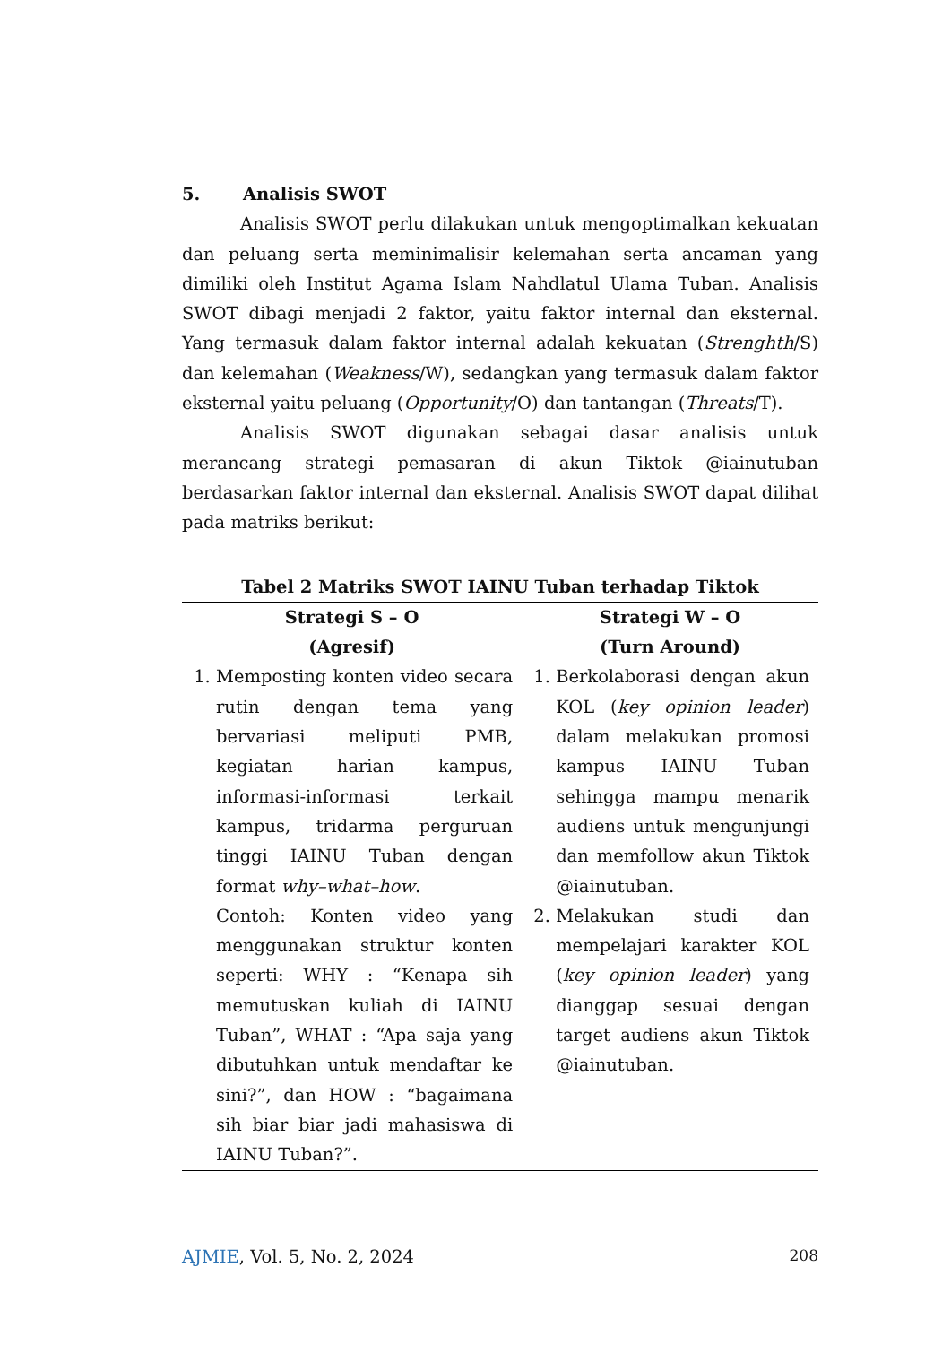5. Analisis SWOT
Analisis SWOT perlu dilakukan untuk mengoptimalkan kekuatan dan peluang serta meminimalisir kelemahan serta ancaman yang dimiliki oleh Institut Agama Islam Nahdlatul Ulama Tuban. Analisis SWOT dibagi menjadi 2 faktor, yaitu faktor internal dan eksternal. Yang termasuk dalam faktor internal adalah kekuatan (Strenghth/S) dan kelemahan (Weakness/W), sedangkan yang termasuk dalam faktor eksternal yaitu peluang (Opportunity/O) dan tantangan (Threats/T).
Analisis SWOT digunakan sebagai dasar analisis untuk merancang strategi pemasaran di akun Tiktok @iainutuban berdasarkan faktor internal dan eksternal. Analisis SWOT dapat dilihat pada matriks berikut:
Tabel 2 Matriks SWOT IAINU Tuban terhadap Tiktok
| Strategi S – O (Agresif) | Strategi W – O (Turn Around) |
| --- | --- |
| 1. Memposting konten video secara rutin dengan tema yang bervariasi meliputi PMB, kegiatan harian kampus, informasi-informasi terkait kampus, tridarma perguruan tinggi IAINU Tuban dengan format why–what–how . Contoh: Konten video yang menggunakan struktur konten seperti: WHY : “Kenapa sih memutuskan kuliah di IAINU Tuban”, WHAT : “Apa saja yang dibutuhkan untuk mendaftar ke sini?”, dan HOW : “bagaimana sih biar biar jadi mahasiswa di IAINU Tuban?”. | 1. Berkolaborasi dengan akun KOL ( key opinion leader ) dalam melakukan promosi kampus IAINU Tuban sehingga mampu menarik audiens untuk mengunjungi dan memfollow akun Tiktok @iainutuban. 2. Melakukan studi dan mempelajari karakter KOL ( key opinion leader ) yang dianggap sesuai dengan target audiens akun Tiktok @iainutuban. |
AJMIE, Vol. 5, No. 2, 2024 208